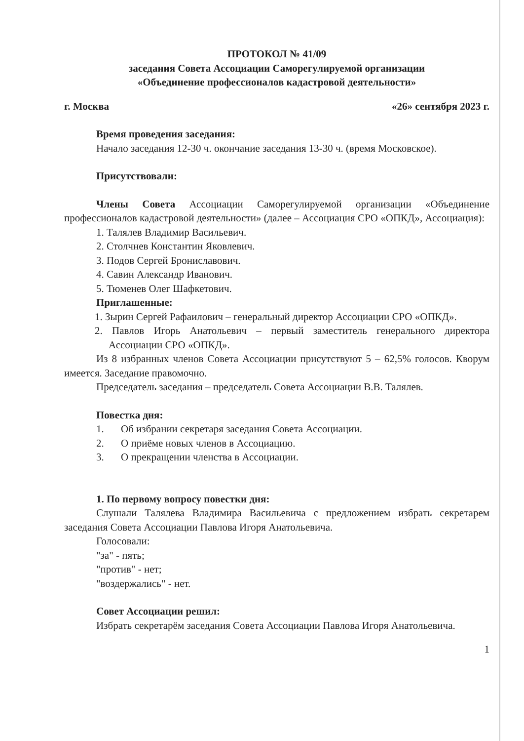ПРОТОКОЛ № 41/09
заседания Совета Ассоциации Саморегулируемой организации
«Объединение профессионалов кадастровой деятельности»
г. Москва «26» сентября 2023 г.
Время проведения заседания:
Начало заседания 12-30 ч. окончание заседания 13-30 ч. (время Московское).
Присутствовали:
Члены Совета Ассоциации Саморегулируемой организации «Объединение профессионалов кадастровой деятельности» (далее – Ассоциация СРО «ОПКД», Ассоциация):
1. Талялев Владимир Васильевич.
2. Столчнев Константин Яковлевич.
3. Подов Сергей Брониславович.
4. Савин Александр Иванович.
5. Тюменев Олег Шафкетович.
Приглашенные:
1. Зырин Сергей Рафаилович – генеральный директор Ассоциации СРО «ОПКД».
2. Павлов Игорь Анатольевич – первый заместитель генерального директора Ассоциации СРО «ОПКД».
Из 8 избранных членов Совета Ассоциации присутствуют 5 – 62,5% голосов. Кворум имеется. Заседание правомочно.
Председатель заседания – председатель Совета Ассоциации В.В. Талялев.
Повестка дня:
1. Об избрании секретаря заседания Совета Ассоциации.
2. О приёме новых членов в Ассоциацию.
3. О прекращении членства в Ассоциации.
1. По первому вопросу повестки дня:
Слушали Талялева Владимира Васильевича с предложением избрать секретарем заседания Совета Ассоциации Павлова Игоря Анатольевича.
Голосовали:
"за" - пять;
"против" - нет;
"воздержались" - нет.
Совет Ассоциации решил:
Избрать секретарём заседания Совета Ассоциации Павлова Игоря Анатольевича.
1